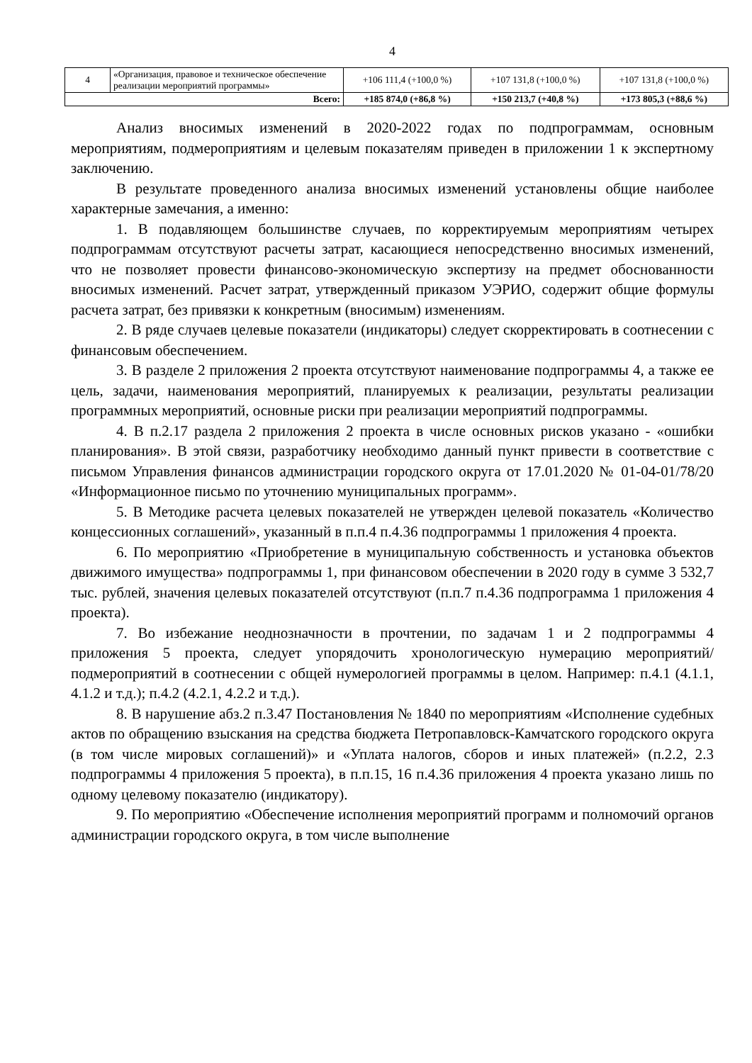4
| 4 | «Организация, правовое и техническое обеспечение реализации мероприятий программы» | +106 111,4 (+100,0 %) | +107 131,8 (+100,0 %) | +107 131,8 (+100,0 %) |
| Всего: | | +185 874,0 (+86,8 %) | +150 213,7 (+40,8 %) | +173 805,3 (+88,6 %) |
Анализ вносимых изменений в 2020-2022 годах по подпрограммам, основным мероприятиям, подмероприятиям и целевым показателям приведен в приложении 1 к экспертному заключению.
В результате проведенного анализа вносимых изменений установлены общие наиболее характерные замечания, а именно:
1. В подавляющем большинстве случаев, по корректируемым мероприятиям четырех подпрограммам отсутствуют расчеты затрат, касающиеся непосредственно вносимых изменений, что не позволяет провести финансово-экономическую экспертизу на предмет обоснованности вносимых изменений. Расчет затрат, утвержденный приказом УЭРИО, содержит общие формулы расчета затрат, без привязки к конкретным (вносимым) изменениям.
2. В ряде случаев целевые показатели (индикаторы) следует скорректировать в соотнесении с финансовым обеспечением.
3. В разделе 2 приложения 2 проекта отсутствуют наименование подпрограммы 4, а также ее цель, задачи, наименования мероприятий, планируемых к реализации, результаты реализации программных мероприятий, основные риски при реализации мероприятий подпрограммы.
4. В п.2.17 раздела 2 приложения 2 проекта в числе основных рисков указано - «ошибки планирования». В этой связи, разработчику необходимо данный пункт привести в соответствие с письмом Управления финансов администрации городского округа от 17.01.2020 № 01-04-01/78/20 «Информационное письмо по уточнению муниципальных программ».
5. В Методике расчета целевых показателей не утвержден целевой показатель «Количество концессионных соглашений», указанный в п.п.4 п.4.36 подпрограммы 1 приложения 4 проекта.
6. По мероприятию «Приобретение в муниципальную собственность и установка объектов движимого имущества» подпрограммы 1, при финансовом обеспечении в 2020 году в сумме 3 532,7 тыс. рублей, значения целевых показателей отсутствуют (п.п.7 п.4.36 подпрограмма 1 приложения 4 проекта).
7. Во избежание неоднозначности в прочтении, по задачам 1 и 2 подпрограммы 4 приложения 5 проекта, следует упорядочить хронологическую нумерацию мероприятий/подмероприятий в соотнесении с общей нумерологией программы в целом. Например: п.4.1 (4.1.1, 4.1.2 и т.д.); п.4.2 (4.2.1, 4.2.2 и т.д.).
8. В нарушение абз.2 п.3.47 Постановления № 1840 по мероприятиям «Исполнение судебных актов по обращению взыскания на средства бюджета Петропавловск-Камчатского городского округа (в том числе мировых соглашений)» и «Уплата налогов, сборов и иных платежей» (п.2.2, 2.3 подпрограммы 4 приложения 5 проекта), в п.п.15, 16 п.4.36 приложения 4 проекта указано лишь по одному целевому показателю (индикатору).
9. По мероприятию «Обеспечение исполнения мероприятий программ и полномочий органов администрации городского округа, в том числе выполнение